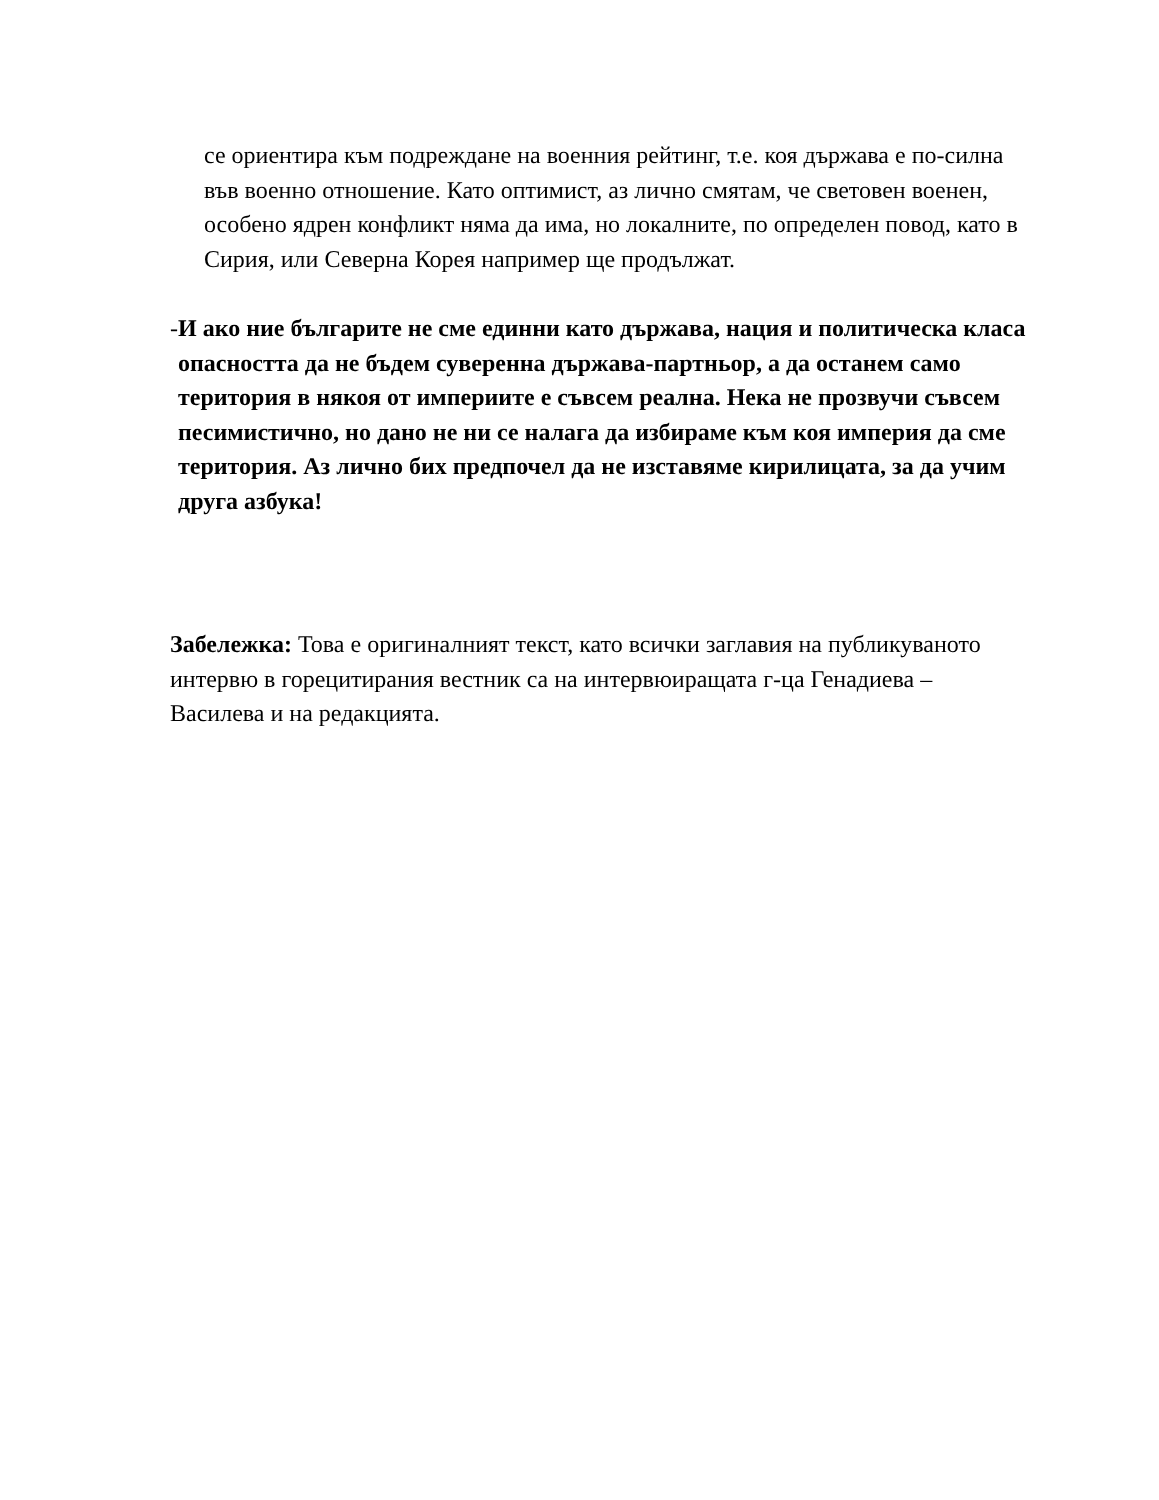се ориентира към подреждане на военния рейтинг, т.е. коя държава е по-силна във военно отношение. Като оптимист, аз лично смятам, че световен военен, особено ядрен конфликт няма да има, но локалните, по определен повод, като в Сирия, или Северна Корея например ще продължат.
- И ако ние българите не сме единни като държава, нация и политическа класа опасността да не бъдем суверенна държава-партньор, а да останем само територия в някоя от империите е съвсем реална. Нека не прозвучи съвсем песимистично, но дано не ни се налага да избираме към коя империя да сме територия. Аз лично бих предпочел да не изставяме кирилицата, за да учим друга азбука!
Забележка: Това е оригиналният текст, като всички заглавия на публикуваното интервю в горецитирания вестник са на интервюиращата г-ца Генадиева – Василева и на редакцията.